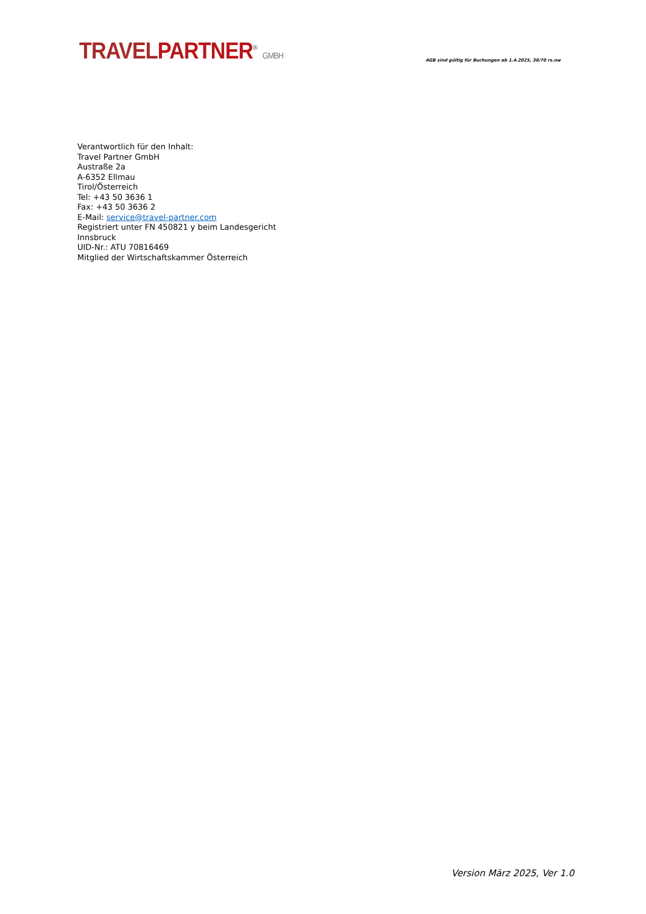TRAVEL PARTNER<sup>®</sup> GMBH
AGB sind gültig für Buchungen ab 1.4.2025, 30/70 rs.nw
Verantwortlich für den Inhalt:
Travel Partner GmbH
Austraße 2a
A-6352 Ellmau
Tirol/Österreich
Tel: +43 50 3636 1
Fax: +43 50 3636 2
E-Mail: service@travel-partner.com
Registriert unter FN 450821 y beim Landesgericht
Innsbruck
UID-Nr.: ATU 70816469
Mitglied der Wirtschaftskammer Österreich
Version März 2025, Ver 1.0